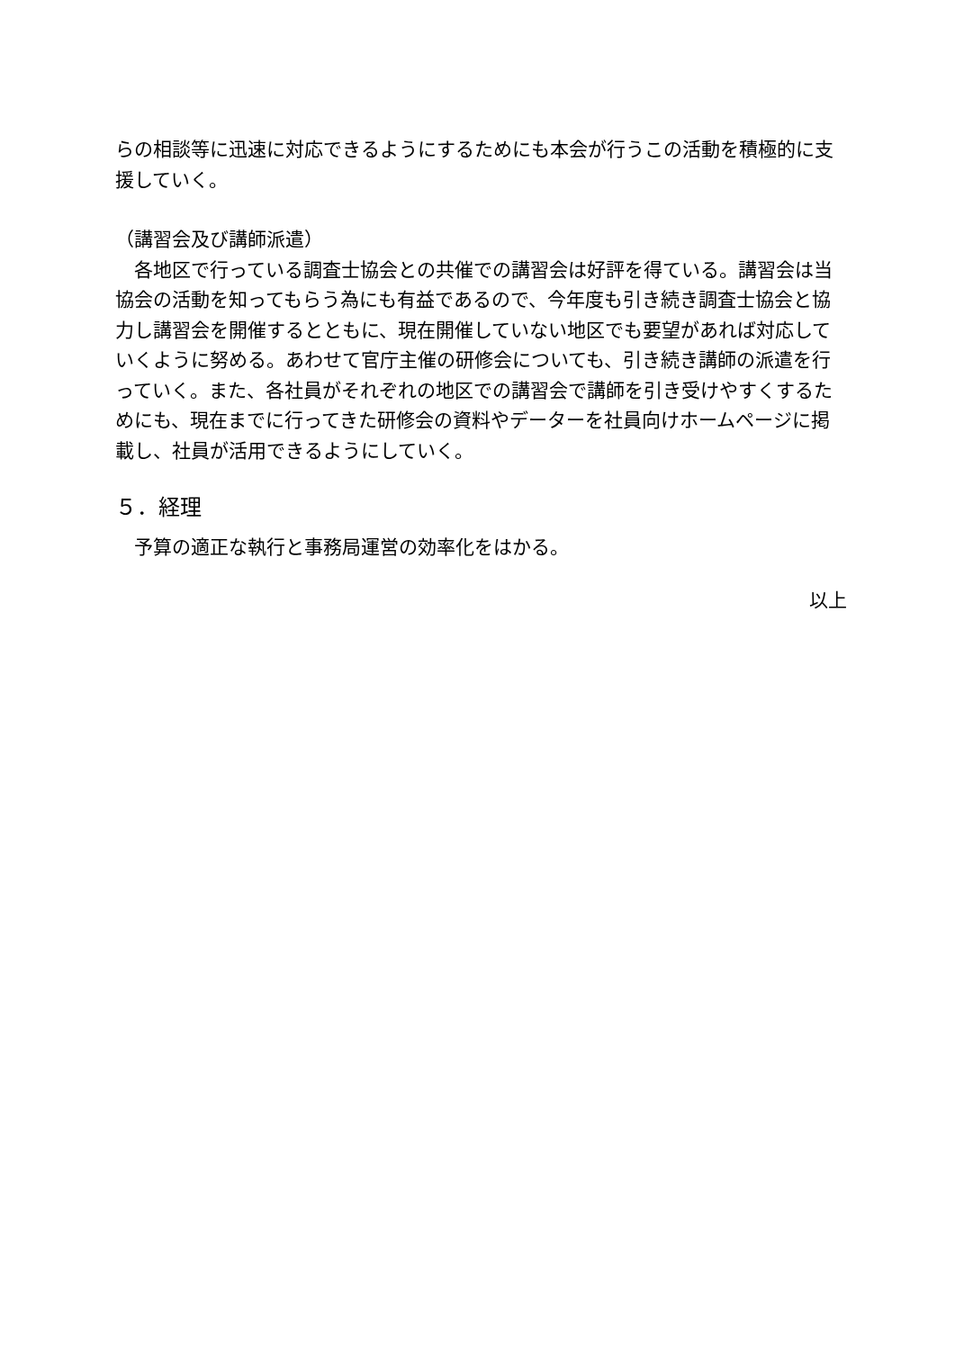らの相談等に迅速に対応できるようにするためにも本会が行うこの活動を積極的に支援していく。
（講習会及び講師派遣）
　各地区で行っている調査士協会との共催での講習会は好評を得ている。講習会は当協会の活動を知ってもらう為にも有益であるので、今年度も引き続き調査士協会と協力し講習会を開催するとともに、現在開催していない地区でも要望があれば対応していくように努める。あわせて官庁主催の研修会についても、引き続き講師の派遣を行っていく。また、各社員がそれぞれの地区での講習会で講師を引き受けやすくするためにも、現在までに行ってきた研修会の資料やデーターを社員向けホームページに掲載し、社員が活用できるようにしていく。
５．経理
　予算の適正な執行と事務局運営の効率化をはかる。
以上